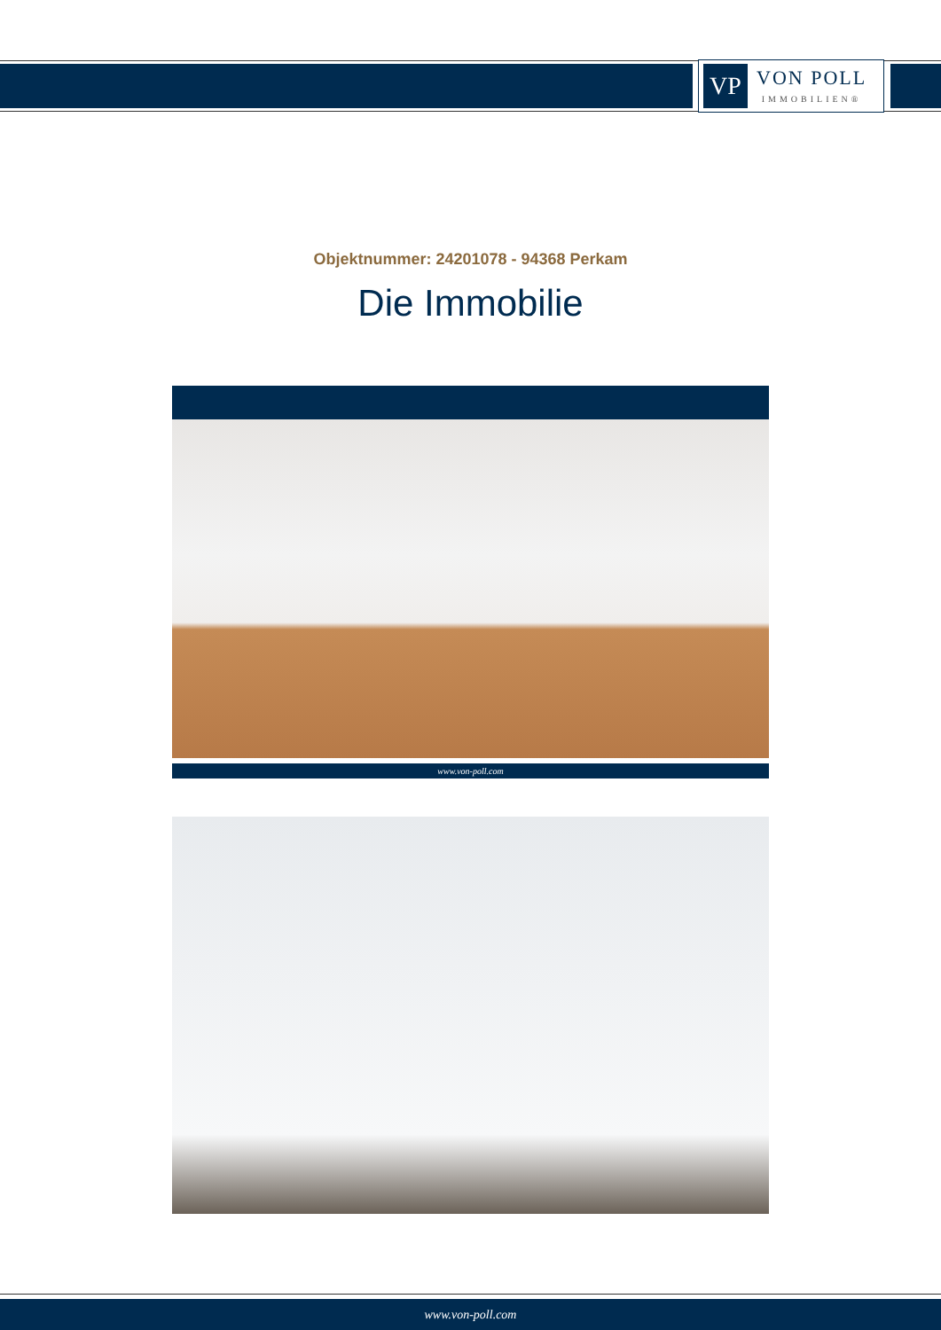VP
VON POLL
IMMOBILIEN®
Objektnummer: 24201078 - 94368 Perkam
Die Immobilie
www.von-poll.com
www.von-poll.com